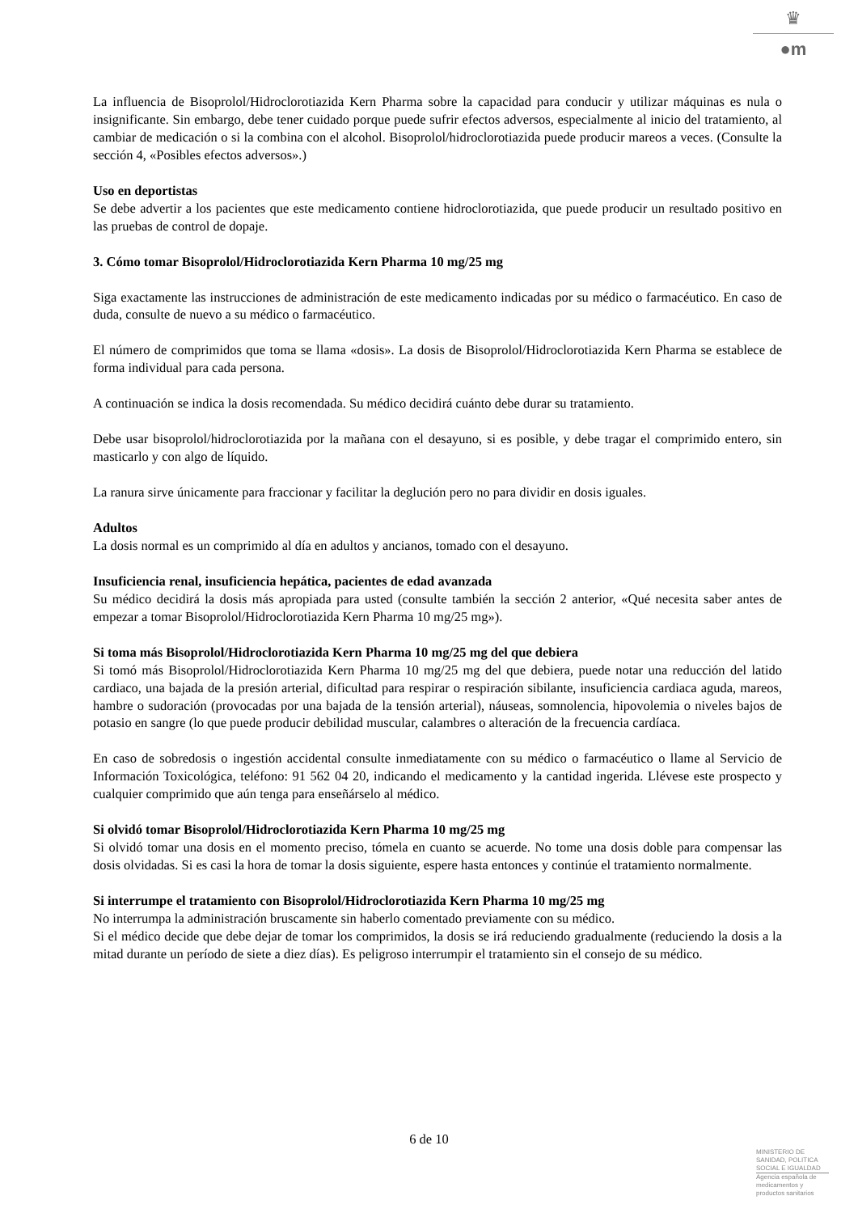♛
●m
La influencia de Bisoprolol/Hidroclorotiazida Kern Pharma sobre la capacidad para conducir y utilizar máquinas es nula o insignificante. Sin embargo, debe tener cuidado porque puede sufrir efectos adversos, especialmente al inicio del tratamiento, al cambiar de medicación o si la combina con el alcohol. Bisoprolol/hidroclorotiazida puede producir mareos a veces. (Consulte la sección 4, «Posibles efectos adversos».)
Uso en deportistas
Se debe advertir a los pacientes que este medicamento contiene hidroclorotiazida, que puede producir un resultado positivo en las pruebas de control de dopaje.
3. Cómo tomar Bisoprolol/Hidroclorotiazida Kern Pharma 10 mg/25 mg
Siga exactamente las instrucciones de administración de este medicamento indicadas por su médico o farmacéutico. En caso de duda, consulte de nuevo a su médico o farmacéutico.
El número de comprimidos que toma se llama «dosis». La dosis de Bisoprolol/Hidroclorotiazida Kern Pharma se establece de forma individual para cada persona.
A continuación se indica la dosis recomendada. Su médico decidirá cuánto debe durar su tratamiento.
Debe usar bisoprolol/hidroclorotiazida por la mañana con el desayuno, si es posible, y debe tragar el comprimido entero, sin masticarlo y con algo de líquido.
La ranura sirve únicamente para fraccionar y facilitar la deglución pero no para dividir en dosis iguales.
Adultos
La dosis normal es un comprimido al día en adultos y ancianos, tomado con el desayuno.
Insuficiencia renal, insuficiencia hepática, pacientes de edad avanzada
Su médico decidirá la dosis más apropiada para usted (consulte también la sección 2 anterior, «Qué necesita saber antes de empezar a tomar Bisoprolol/Hidroclorotiazida Kern Pharma 10 mg/25 mg»).
Si toma más Bisoprolol/Hidroclorotiazida Kern Pharma 10 mg/25 mg del que debiera
Si tomó más Bisoprolol/Hidroclorotiazida Kern Pharma 10 mg/25 mg del que debiera, puede notar una reducción del latido cardiaco, una bajada de la presión arterial, dificultad para respirar o respiración sibilante, insuficiencia cardiaca aguda, mareos, hambre o sudoración (provocadas por una bajada de la tensión arterial), náuseas, somnolencia, hipovolemia o niveles bajos de potasio en sangre (lo que puede producir debilidad muscular, calambres o alteración de la frecuencia cardíaca.
En caso de sobredosis o ingestión accidental consulte inmediatamente con su médico o farmacéutico o llame al Servicio de Información Toxicológica, teléfono: 91 562 04 20, indicando el medicamento y la cantidad ingerida. Llévese este prospecto y cualquier comprimido que aún tenga para enseñárselo al médico.
Si olvidó tomar Bisoprolol/Hidroclorotiazida Kern Pharma 10 mg/25 mg
Si olvidó tomar una dosis en el momento preciso, tómela en cuanto se acuerde. No tome una dosis doble para compensar las dosis olvidadas. Si es casi la hora de tomar la dosis siguiente, espere hasta entonces y continúe el tratamiento normalmente.
Si interrumpe el tratamiento con Bisoprolol/Hidroclorotiazida Kern Pharma 10 mg/25 mg
No interrumpa la administración bruscamente sin haberlo comentado previamente con su médico.
Si el médico decide que debe dejar de tomar los comprimidos, la dosis se irá reduciendo gradualmente (reduciendo la dosis a la mitad durante un período de siete a diez días). Es peligroso interrumpir el tratamiento sin el consejo de su médico.
6 de 10
MINISTERIO DE
SANIDAD, POLITICA
SOCIAL E IGUALDAD
Agencia española de
medicamentos y
productos sanitarios